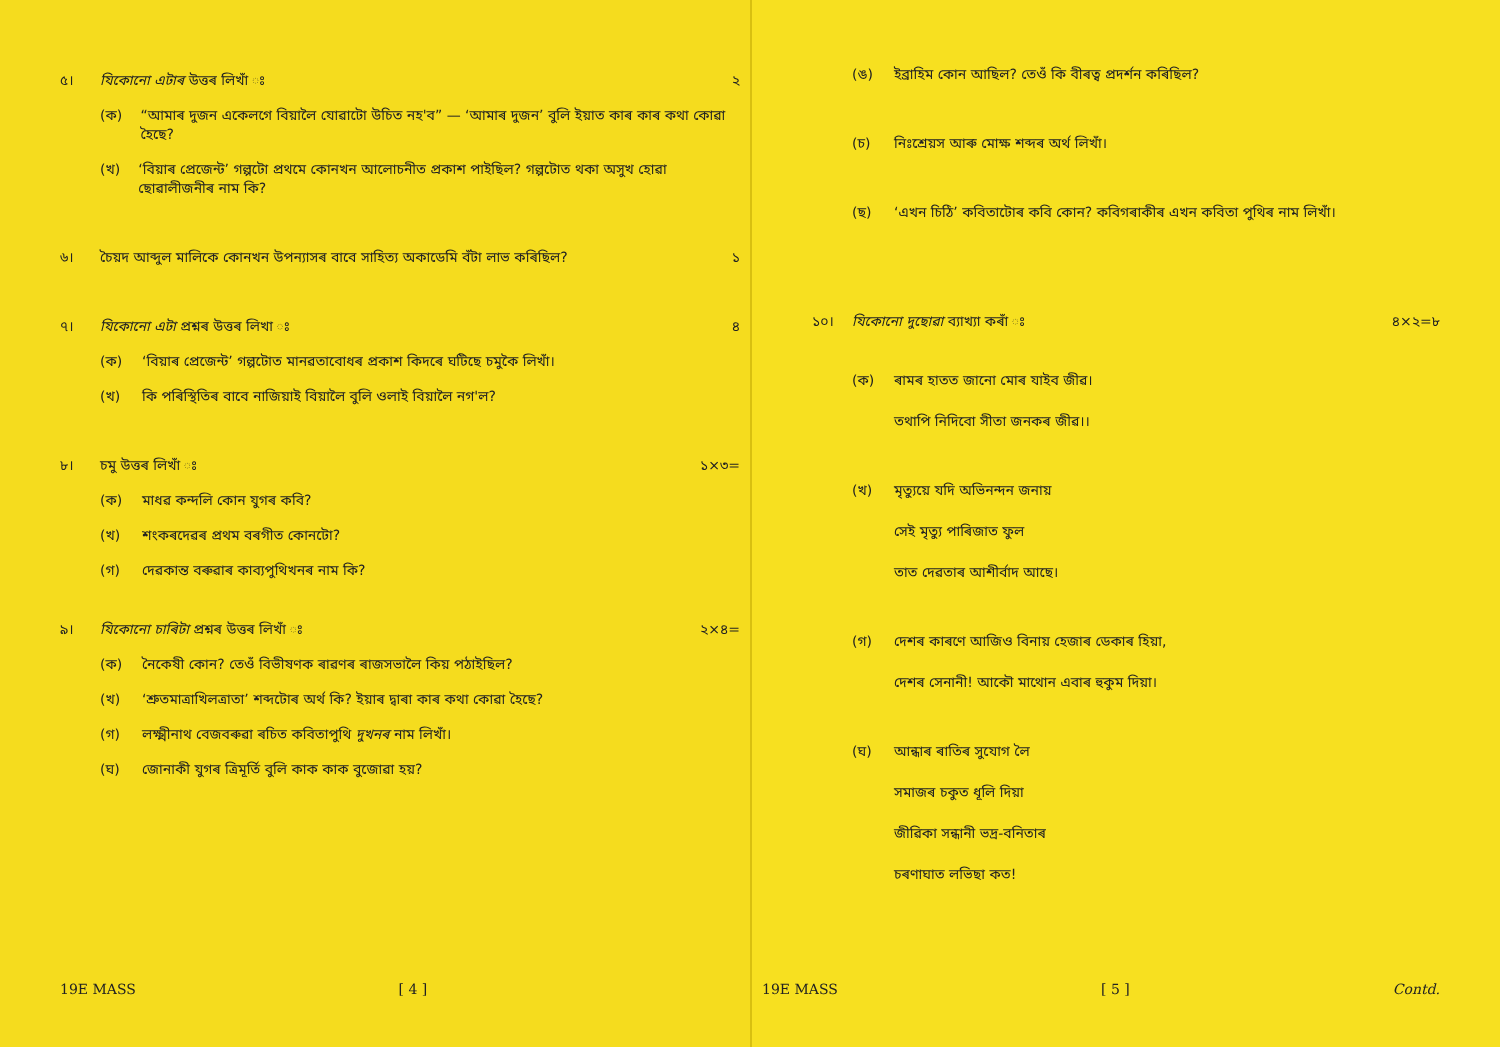৫। যিকোনো এটাৰ উত্তৰ লিখাঁ ঃ ২
(ক) “আমাৰ দুজন একেলগে বিয়ালৈ যোৱাটো উচিত নহ'ব” — ‘আমাৰ দুজন’ বুলি ইয়াত কাৰ কাৰ কথা কোৱা হৈছে?
(খ) ‘বিয়াৰ প্ৰেজেন্ট’ গল্পটো প্ৰথমে কোনখন আলোচনীত প্ৰকাশ পাইছিল? গল্পটোত থকা অসুখ হোৱা ছোৱালীজনীৰ নাম কি?
৬। চৈয়দ আব্দুল মালিকে কোনখন উপন্যাসৰ বাবে সাহিত্য অকাডেমি বঁটা লাভ কৰিছিল? ১
৭। যিকোনো এটা প্ৰশ্নৰ উত্তৰ লিখা ঃ ৪
(ক) ‘বিয়াৰ প্ৰেজেন্ট’ গল্পটোত মানৱতাবোধৰ প্ৰকাশ কিদৰে ঘটিছে চমুকৈ লিখাঁ।
(খ) কি পৰিস্থিতিৰ বাবে নাজিয়াই বিয়ালৈ বুলি ওলাই বিয়ালৈ নগ'ল?
৮। চমু উত্তৰ লিখাঁ ঃ ১×৩=
(ক) মাধৱ কন্দলি কোন যুগৰ কবি?
(খ) শংকৰদেৱৰ প্ৰথম বৰগীত কোনটো?
(গ) দেৱকান্ত বৰুৱাৰ কাব্যপুথিখনৰ নাম কি?
৯। যিকোনো চাৰিটা প্ৰশ্নৰ উত্তৰ লিখাঁ ঃ ২×৪=
(ক) নৈকেষী কোন? তেওঁ বিভীষণক ৰাৱণৰ ৰাজসভালৈ কিয় পঠাইছিল?
(খ) ‘শ্ৰুতমাত্ৰাখিলত্ৰাতা’ শব্দটোৰ অৰ্থ কি? ইয়াৰ দ্বাৰা কাৰ কথা কোৱা হৈছে?
(গ) লক্ষ্মীনাথ বেজবৰুৱা ৰচিত কবিতাপুথি দুখনৰ নাম লিখাঁ।
(ঘ) জোনাকী যুগৰ ত্ৰিমূৰ্তি বুলি কাক কাক বুজোৱা হয়?
19E MASS [ 4 ]
(ঙ) ইব্ৰাহিম কোন আছিল? তেওঁ কি বীৰত্ব প্ৰদৰ্শন কৰিছিল?
(চ) নিঃশ্ৰেয়স আৰু মোক্ষ শব্দৰ অৰ্থ লিখাঁ।
(ছ) ‘এখন চিঠি’ কবিতাটোৰ কবি কোন? কবিগৰাকীৰ এখন কবিতা পুথিৰ নাম লিখাঁ।
১০। যিকোনো দুছোৱা ব্যাখ্যা কৰাঁ ঃ ৪×২=৮
(ক) ৰামৰ হাতত জানো মোৰ যাইব জীৱ।
তথাপি নিদিবো সীতা জনকৰ জীৱ।।
(খ) মৃত্যুয়ে যদি অভিনন্দন জনায়
সেই মৃত্যু পাৰিজাত ফুল
তাত দেৱতাৰ আশীৰ্বাদ আছে।
(গ) দেশৰ কাৰণে আজিও বিনায় হেজাৰ ডেকাৰ হিয়া,
দেশৰ সেনানী! আকৌ মাথোন এবাৰ হুকুম দিয়া।
(ঘ) আন্ধাৰ ৰাতিৰ সুযোগ লৈ
সমাজৰ চকুত ধূলি দিয়া
জীৱিকা সন্ধানী ভদ্ৰ-বনিতাৰ
চৰণাঘাত লভিছা কত!
19E MASS [ 5 ] Contd.